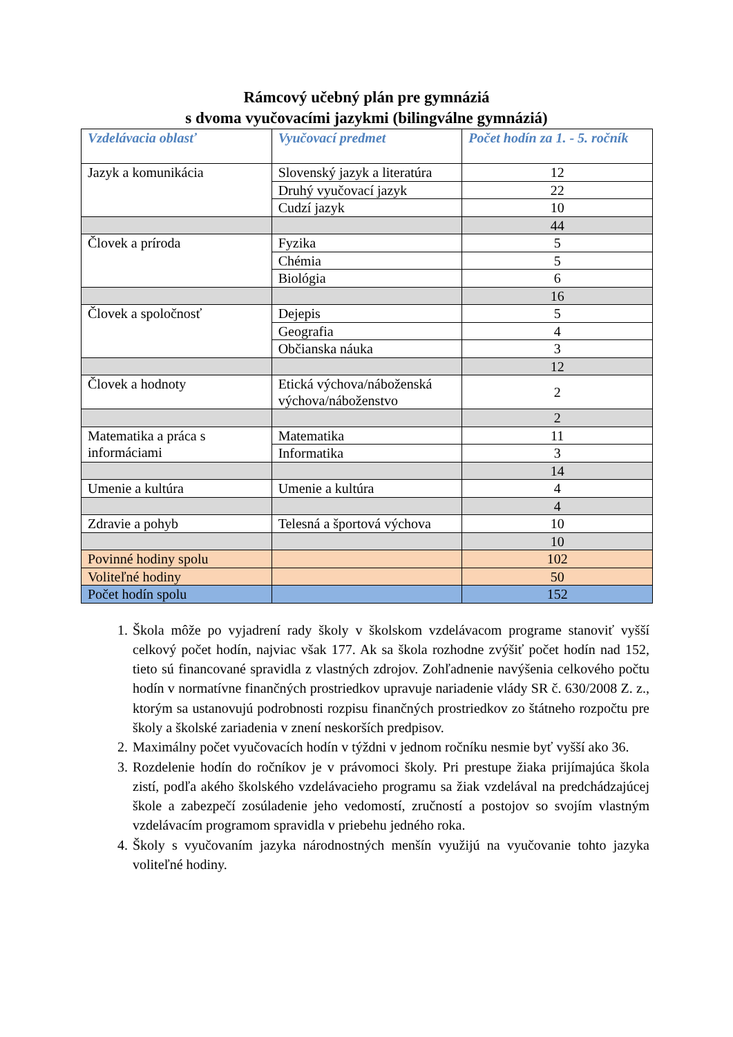Rámcový učebný plán pre gymnáziá
s dvoma vyučovacími jazykmi (bilingválne gymnáziá)
| Vzdelávacia oblasť | Vyučovací predmet | Počet hodín za 1. - 5. ročník |
| --- | --- | --- |
| Jazyk a komunikácia | Slovenský jazyk a literatúra | 12 |
| | Druhý vyučovací jazyk | 22 |
| | Cudzí jazyk | 10 |
| | | 44 |
| Človek a príroda | Fyzika | 5 |
| | Chémia | 5 |
| | Biológia | 6 |
| | | 16 |
| Človek a spoločnosť | Dejepis | 5 |
| | Geografia | 4 |
| | Občianska náuka | 3 |
| | | 12 |
| Človek a hodnoty | Etická výchova/náboženská výchova/náboženstvo | 2 |
| | | 2 |
| Matematika a práca s informáciami | Matematika | 11 |
| | Informatika | 3 |
| | | 14 |
| Umenie a kultúra | Umenie a kultúra | 4 |
| | | 4 |
| Zdravie a pohyb | Telesná a športová výchova | 10 |
| | | 10 |
| Povinné hodiny spolu | | 102 |
| Voliteľné hodiny | | 50 |
| Počet hodín spolu | | 152 |
1. Škola môže po vyjadrení rady školy v školskom vzdelávacom programe stanoviť vyšší celkový počet hodín, najviac však 177. Ak sa škola rozhodne zvýšiť počet hodín nad 152, tieto sú financované spravidla z vlastných zdrojov. Zohľadnenie navýšenia celkového počtu hodín v normatívne finančných prostriedkov upravuje nariadenie vlády SR č. 630/2008 Z. z., ktorým sa ustanovujú podrobnosti rozpisu finančných prostriedkov zo štátneho rozpočtu pre školy a školské zariadenia v znení neskorších predpisov.
2. Maximálny počet vyučovacích hodín v týždni v jednom ročníku nesmie byť vyšší ako 36.
3. Rozdelenie hodín do ročníkov je v právomoci školy. Pri prestupe žiaka prijímajúca škola zistí, podľa akého školského vzdelávacieho programu sa žiak vzdelával na predchádzajúcej škole a zabezpečí zosúladenie jeho vedomostí, zručností a postojov so svojím vlastným vzdelávacím programom spravidla v priebehu jedného roka.
4. Školy s vyučovaním jazyka národnostných menšín využijú na vyučovanie tohto jazyka voliteľné hodiny.